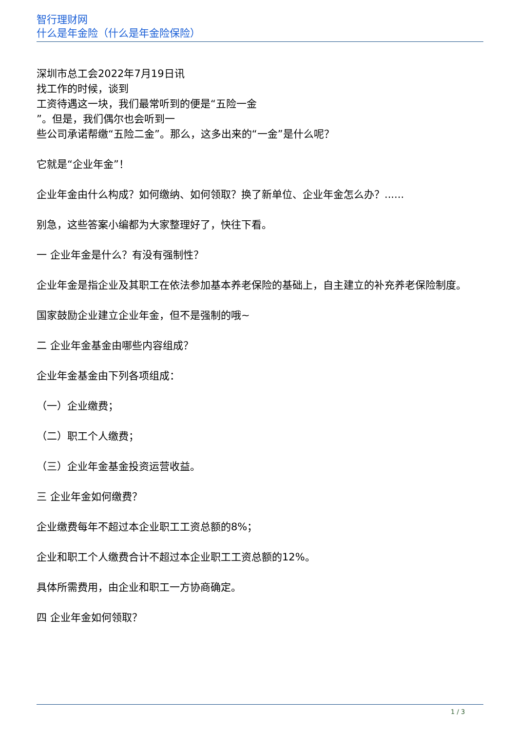智行理财网
什么是年金险（什么是年金险保险）
深圳市总工会2022年7月19日讯
找工作的时候，谈到
工资待遇这一块，我们最常听到的便是“五险一金
”。但是，我们偶尔也会听到一
些公司承诺帮缴“五险二金”。那么，这多出来的“一金”是什么呢？
它就是“企业年金”！
企业年金由什么构成？如何缴纳、如何领取？换了新单位、企业年金怎么办？......
别急，这些答案小编都为大家整理好了，快往下看。
一 企业年金是什么？有没有强制性？
企业年金是指企业及其职工在依法参加基本养老保险的基础上，自主建立的补充养老保险制度。
国家鼓励企业建立企业年金，但不是强制的哦~
二 企业年金基金由哪些内容组成？
企业年金基金由下列各项组成：
（一）企业缴费；
（二）职工个人缴费；
（三）企业年金基金投资运营收益。
三 企业年金如何缴费？
企业缴费每年不超过本企业职工工资总额的8%；
企业和职工个人缴费合计不超过本企业职工工资总额的12%。
具体所需费用，由企业和职工一方协商确定。
四 企业年金如何领取？
1 / 3